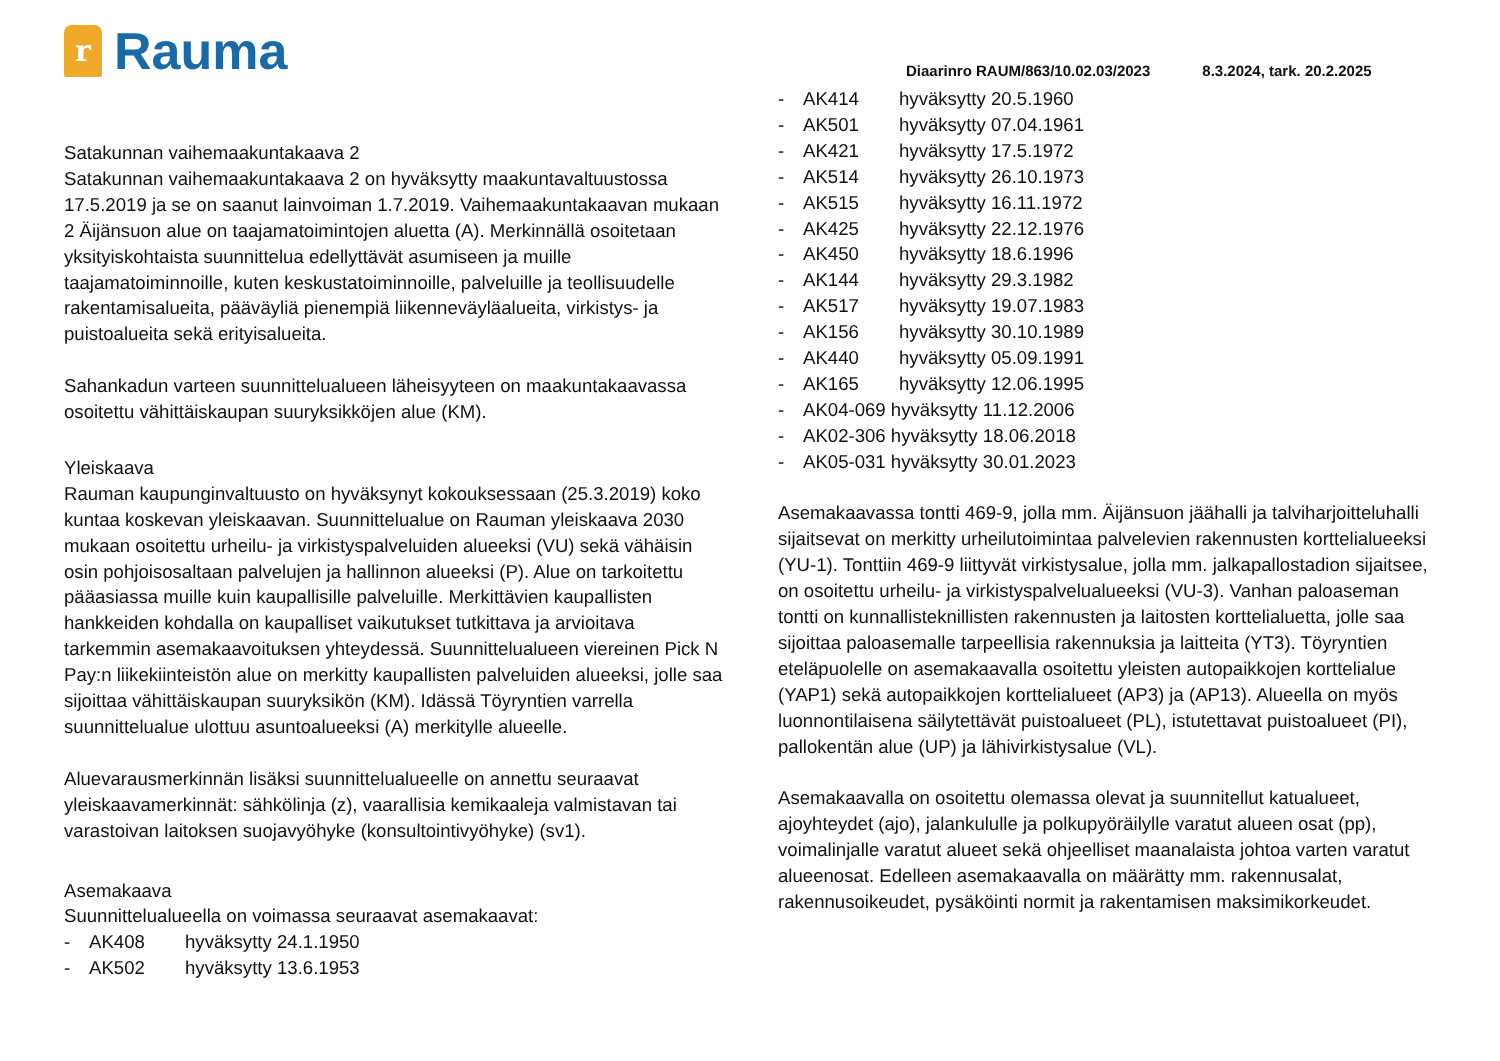r
Rauma
Diaarinro RAUM/863/10.02.03/2023 8.3.2024, tark. 20.2.2025
Satakunnan vaihemaakuntakaava 2
Satakunnan vaihemaakuntakaava 2 on hyväksytty maakuntavaltuustossa 17.5.2019 ja se on saanut lainvoiman 1.7.2019. Vaihemaakuntakaavan mukaan 2 Äijänsuon alue on taajamatoimintojen aluetta (A). Merkinnällä osoitetaan yksityiskohtaista suunnittelua edellyttävät asumiseen ja muille taajamatoiminnoille, kuten keskustatoiminnoille, palveluille ja teollisuudelle rakentamisalueita, pääväyliä pienempiä liikenneväyläalueita, virkistys- ja puistoalueita sekä erityisalueita.
Sahankadun varteen suunnittelualueen läheisyyteen on maakuntakaavassa osoitettu vähittäiskaupan suuryksikköjen alue (KM).
Yleiskaava
Rauman kaupunginvaltuusto on hyväksynyt kokouksessaan (25.3.2019) koko kuntaa koskevan yleiskaavan. Suunnittelualue on Rauman yleiskaava 2030 mukaan osoitettu urheilu- ja virkistyspalveluiden alueeksi (VU) sekä vähäisin osin pohjoisosaltaan palvelujen ja hallinnon alueeksi (P). Alue on tarkoitettu pääasiassa muille kuin kaupallisille palveluille. Merkittävien kaupallisten hankkeiden kohdalla on kaupalliset vaikutukset tutkittava ja arvioitava tarkemmin asemakaavoituksen yhteydessä. Suunnittelualueen viereinen Pick N Pay:n liikekiinteistön alue on merkitty kaupallisten palveluiden alueeksi, jolle saa sijoittaa vähittäiskaupan suuryksikön (KM). Idässä Töyryntien varrella suunnittelualue ulottuu asuntoalueeksi (A) merkitylle alueelle.
Aluevarausmerkinnän lisäksi suunnittelualueelle on annettu seuraavat yleiskaavamerkinnät: sähkölinja (z), vaarallisia kemikaaleja valmistavan tai varastoivan laitoksen suojavyöhyke (konsultointivyöhyke) (sv1).
Asemakaava
Suunnittelualueella on voimassa seuraavat asemakaavat:
- AK408 hyväksytty 24.1.1950
- AK502 hyväksytty 13.6.1953
- AK414 hyväksytty 20.5.1960
- AK501 hyväksytty 07.04.1961
- AK421 hyväksytty 17.5.1972
- AK514 hyväksytty 26.10.1973
- AK515 hyväksytty 16.11.1972
- AK425 hyväksytty 22.12.1976
- AK450 hyväksytty 18.6.1996
- AK144 hyväksytty 29.3.1982
- AK517 hyväksytty 19.07.1983
- AK156 hyväksytty 30.10.1989
- AK440 hyväksytty 05.09.1991
- AK165 hyväksytty 12.06.1995
- AK04-069 hyväksytty 11.12.2006
- AK02-306 hyväksytty 18.06.2018
- AK05-031 hyväksytty 30.01.2023
Asemakaavassa tontti 469-9, jolla mm. Äijänsuon jäähalli ja talviharjoitteluhalli sijaitsevat on merkitty urheilutoimintaa palvelevien rakennusten korttelialueeksi (YU-1). Tonttiin 469-9 liittyvät virkistysalue, jolla mm. jalkapallostadion sijaitsee, on osoitettu urheilu- ja virkistyspalvelualueeksi (VU-3). Vanhan paloaseman tontti on kunnallisteknillisten rakennusten ja laitosten korttelialuetta, jolle saa sijoittaa paloasemalle tarpeellisia rakennuksia ja laitteita (YT3). Töyryntien eteläpuolelle on asemakaavalla osoitettu yleisten autopaikkojen korttelialue (YAP1) sekä autopaikkojen korttelialueet (AP3) ja (AP13). Alueella on myös luonnontilaisena säilytettävät puistoalueet (PL), istutettavat puistoalueet (PI), pallokentän alue (UP) ja lähivirkistysalue (VL).
Asemakaavalla on osoitettu olemassa olevat ja suunnitellut katualueet, ajoyhteydet (ajo), jalankululle ja polkupyöräilylle varatut alueen osat (pp), voimalinjalle varatut alueet sekä ohjeelliset maanalaista johtoa varten varatut alueenosat. Edelleen asemakaavalla on määrätty mm. rakennusalat, rakennusoikeudet, pysäköinti normit ja rakentamisen maksimikorkeudet.